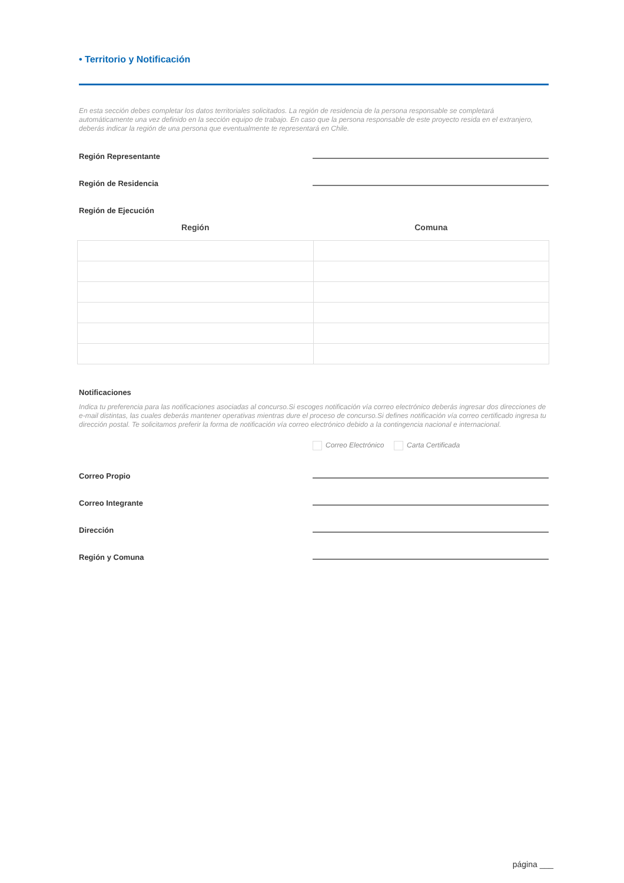• Territorio y Notificación
En esta sección debes completar los datos territoriales solicitados. La región de residencia de la persona responsable se completará automáticamente una vez definido en la sección equipo de trabajo. En caso que la persona responsable de este proyecto resida en el extranjero, deberás indicar la región de una persona que eventualmente te representará en Chile.
Región Representante
Región de Residencia
Región de Ejecución
| Región | Comuna |
| --- | --- |
Notificaciones
Indica tu preferencia para las notificaciones asociadas al concurso.Si escoges notificación vía correo electrónico deberás ingresar dos direcciones de e-mail distintas, las cuales deberás mantener operativas mientras dure el proceso de concurso.Si defines notificación vía correo certificado ingresa tu dirección postal. Te solicitamos preferir la forma de notificación vía correo electrónico debido a la contingencia nacional e internacional.
Correo Electrónico Carta Certificada
Correo Propio
Correo Integrante
Dirección
Región y Comuna
página ___